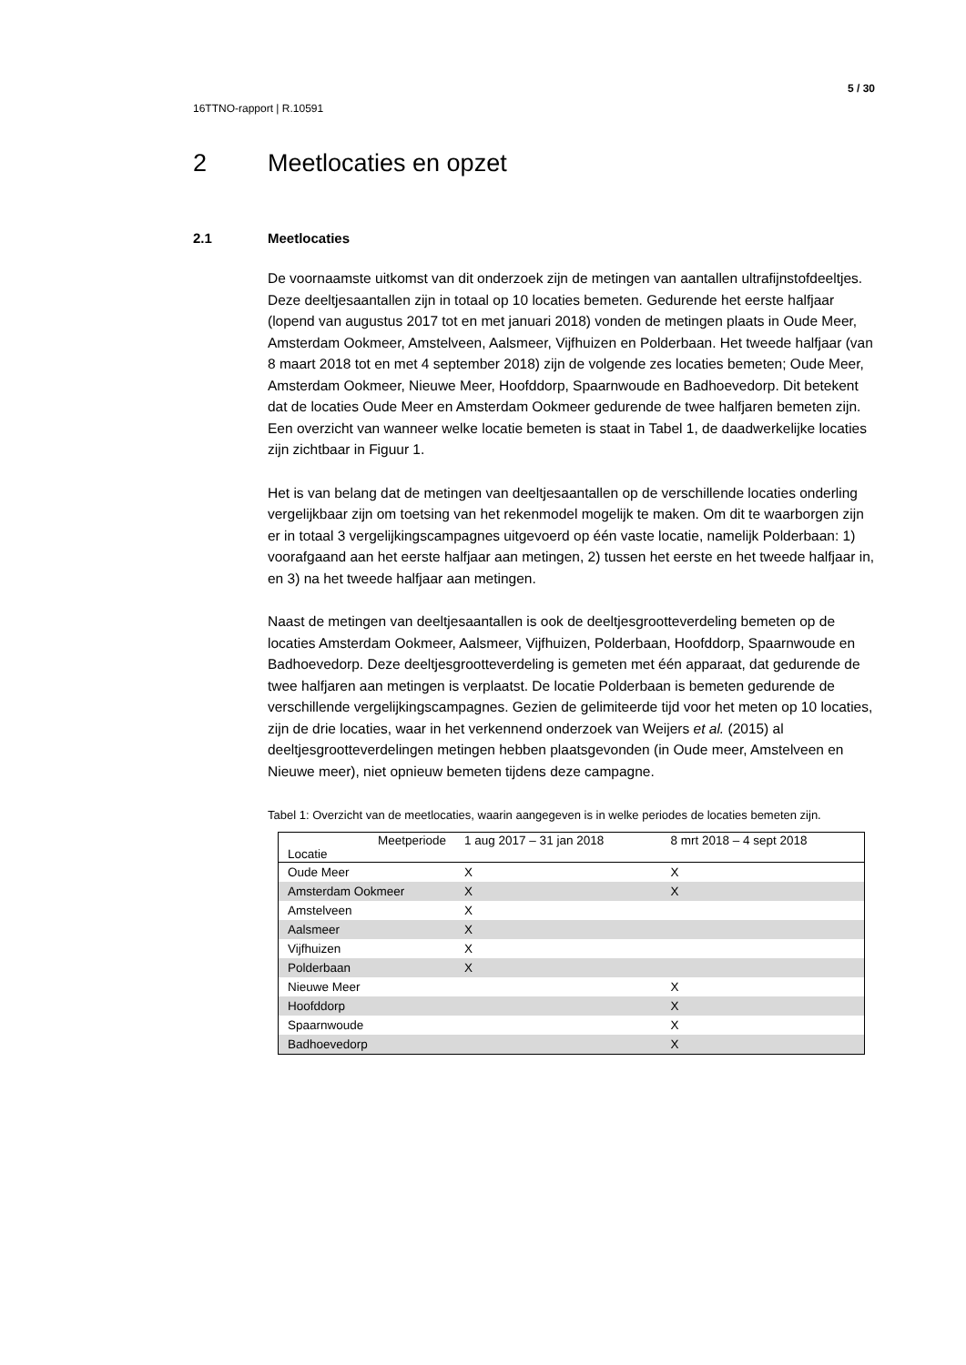5 / 30
16TTNO-rapport | R.10591
2 Meetlocaties en opzet
2.1 Meetlocaties
De voornaamste uitkomst van dit onderzoek zijn de metingen van aantallen ultrafijnstofdeeltjes. Deze deeltjesaantallen zijn in totaal op 10 locaties bemeten. Gedurende het eerste halfjaar (lopend van augustus 2017 tot en met januari 2018) vonden de metingen plaats in Oude Meer, Amsterdam Ookmeer, Amstelveen, Aalsmeer, Vijfhuizen en Polderbaan. Het tweede halfjaar (van 8 maart 2018 tot en met 4 september 2018) zijn de volgende zes locaties bemeten; Oude Meer, Amsterdam Ookmeer, Nieuwe Meer, Hoofddorp, Spaarnwoude en Badhoevedorp. Dit betekent dat de locaties Oude Meer en Amsterdam Ookmeer gedurende de twee halfjaren bemeten zijn. Een overzicht van wanneer welke locatie bemeten is staat in Tabel 1, de daadwerkelijke locaties zijn zichtbaar in Figuur 1.
Het is van belang dat de metingen van deeltjesaantallen op de verschillende locaties onderling vergelijkbaar zijn om toetsing van het rekenmodel mogelijk te maken. Om dit te waarborgen zijn er in totaal 3 vergelijkingscampagnes uitgevoerd op één vaste locatie, namelijk Polderbaan: 1) voorafgaand aan het eerste halfjaar aan metingen, 2) tussen het eerste en het tweede halfjaar in, en 3) na het tweede halfjaar aan metingen.
Naast de metingen van deeltjesaantallen is ook de deeltjesgrootteverdeling bemeten op de locaties Amsterdam Ookmeer, Aalsmeer, Vijfhuizen, Polderbaan, Hoofddorp, Spaarnwoude en Badhoevedorp. Deze deeltjesgrootteverdeling is gemeten met één apparaat, dat gedurende de twee halfjaren aan metingen is verplaatst. De locatie Polderbaan is bemeten gedurende de verschillende vergelijkingscampagnes. Gezien de gelimiteerde tijd voor het meten op 10 locaties, zijn de drie locaties, waar in het verkennend onderzoek van Weijers et al. (2015) al deeltjesgrootteverdelingen metingen hebben plaatsgevonden (in Oude meer, Amstelveen en Nieuwe meer), niet opnieuw bemeten tijdens deze campagne.
Tabel 1: Overzicht van de meetlocaties, waarin aangegeven is in welke periodes de locaties bemeten zijn.
| Meetperiode Locatie | 1 aug 2017 – 31 jan 2018 | 8 mrt 2018 – 4 sept 2018 |
| --- | --- | --- |
| Oude Meer | X | X |
| Amsterdam Ookmeer | X | X |
| Amstelveen | X | |
| Aalsmeer | X | |
| Vijfhuizen | X | |
| Polderbaan | X | |
| Nieuwe Meer | | X |
| Hoofddorp | | X |
| Spaarnwoude | | X |
| Badhoevedorp | | X |